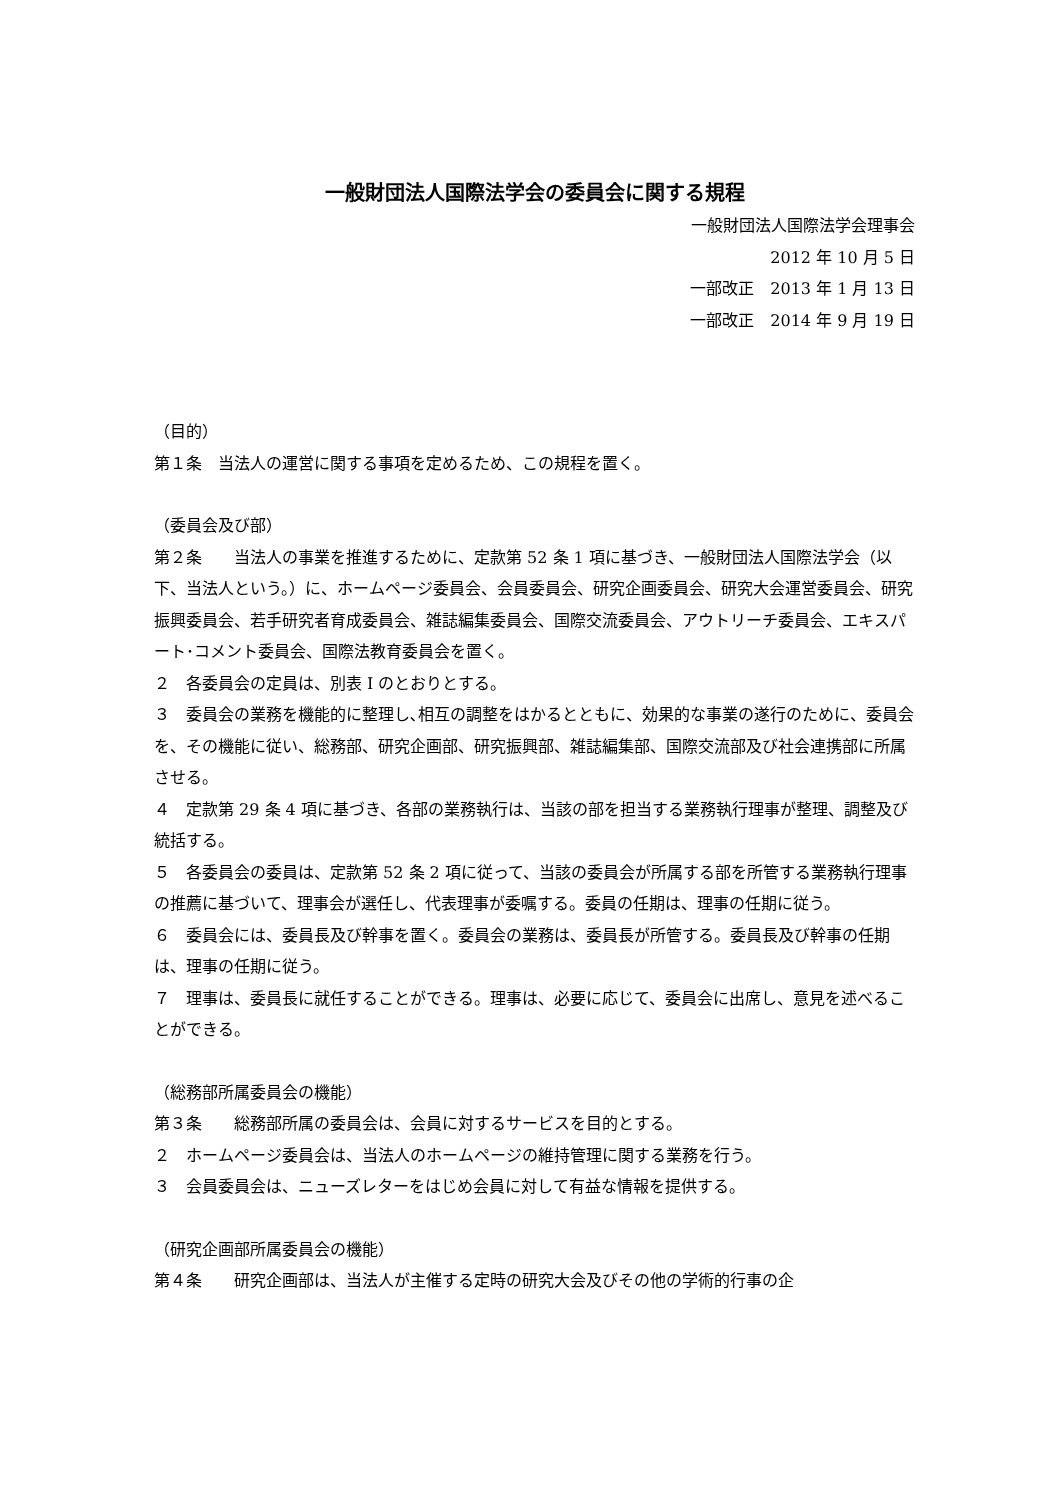一般財団法人国際法学会の委員会に関する規程
一般財団法人国際法学会理事会
2012 年 10 月 5 日
一部改正　2013 年 1 月 13 日
一部改正　2014 年 9 月 19 日
（目的）
第１条　当法人の運営に関する事項を定めるため、この規程を置く。
（委員会及び部）
第２条　　当法人の事業を推進するために、定款第 52 条 1 項に基づき、一般財団法人国際法学会（以下、当法人という。）に、ホームページ委員会、会員委員会、研究企画委員会、研究大会運営委員会、研究振興委員会、若手研究者育成委員会、雑誌編集委員会、国際交流委員会、アウトリーチ委員会、エキスパート･コメント委員会、国際法教育委員会を置く。
２　各委員会の定員は、別表 I のとおりとする。
３　委員会の業務を機能的に整理し､相互の調整をはかるとともに、効果的な事業の遂行のために、委員会を、その機能に従い、総務部、研究企画部、研究振興部、雑誌編集部、国際交流部及び社会連携部に所属させる。
４　定款第 29 条 4 項に基づき、各部の業務執行は、当該の部を担当する業務執行理事が整理、調整及び統括する。
５　各委員会の委員は、定款第 52 条 2 項に従って、当該の委員会が所属する部を所管する業務執行理事の推薦に基づいて、理事会が選任し、代表理事が委嘱する。委員の任期は、理事の任期に従う。
６　委員会には、委員長及び幹事を置く。委員会の業務は、委員長が所管する。委員長及び幹事の任期は、理事の任期に従う。
７　理事は、委員長に就任することができる。理事は、必要に応じて、委員会に出席し、意見を述べることができる。
（総務部所属委員会の機能）
第３条　　総務部所属の委員会は、会員に対するサービスを目的とする。
２　ホームページ委員会は、当法人のホームページの維持管理に関する業務を行う。
３　会員委員会は、ニューズレターをはじめ会員に対して有益な情報を提供する。
（研究企画部所属委員会の機能）
第４条　　研究企画部は、当法人が主催する定時の研究大会及びその他の学術的行事の企